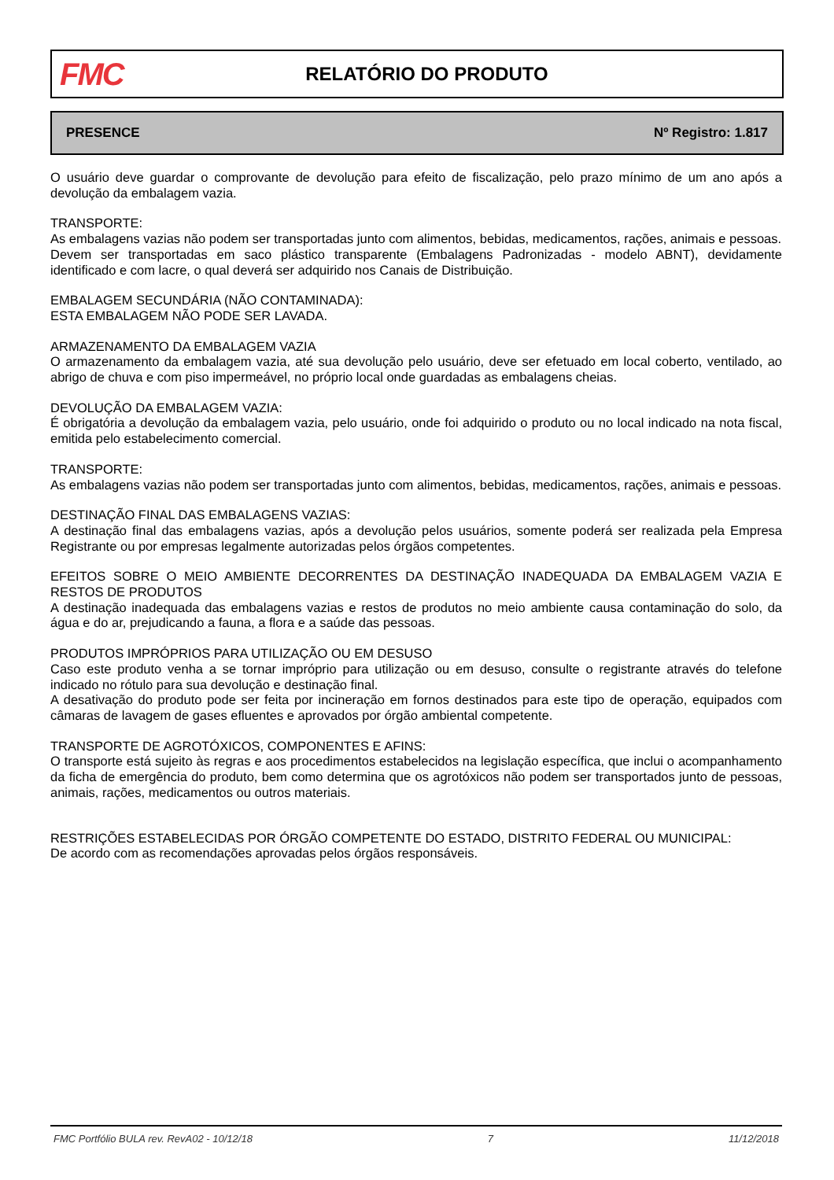FMC
RELATÓRIO DO PRODUTO
PRESENCE Nº Registro: 1.817
O usuário deve guardar o comprovante de devolução para efeito de fiscalização, pelo prazo mínimo de um ano após a devolução da embalagem vazia.
TRANSPORTE:
As embalagens vazias não podem ser transportadas junto com alimentos, bebidas, medicamentos, rações, animais e pessoas.
Devem ser transportadas em saco plástico transparente (Embalagens Padronizadas - modelo ABNT), devidamente identificado e com lacre, o qual deverá ser adquirido nos Canais de Distribuição.
EMBALAGEM SECUNDÁRIA (NÃO CONTAMINADA):
ESTA EMBALAGEM NÃO PODE SER LAVADA.
ARMAZENAMENTO DA EMBALAGEM VAZIA
O armazenamento da embalagem vazia, até sua devolução pelo usuário, deve ser efetuado em local coberto, ventilado, ao abrigo de chuva e com piso impermeável, no próprio local onde guardadas as embalagens cheias.
DEVOLUÇÃO DA EMBALAGEM VAZIA:
É obrigatória a devolução da embalagem vazia, pelo usuário, onde foi adquirido o produto ou no local indicado na nota fiscal, emitida pelo estabelecimento comercial.
TRANSPORTE:
As embalagens vazias não podem ser transportadas junto com alimentos, bebidas, medicamentos, rações, animais e pessoas.
DESTINAÇÃO FINAL DAS EMBALAGENS VAZIAS:
A destinação final das embalagens vazias, após a devolução pelos usuários, somente poderá ser realizada pela Empresa Registrante ou por empresas legalmente autorizadas pelos órgãos competentes.
EFEITOS SOBRE O MEIO AMBIENTE DECORRENTES DA DESTINAÇÃO INADEQUADA DA EMBALAGEM VAZIA E RESTOS DE PRODUTOS
A destinação inadequada das embalagens vazias e restos de produtos no meio ambiente causa contaminação do solo, da água e do ar, prejudicando a fauna, a flora e a saúde das pessoas.
PRODUTOS IMPRÓPRIOS PARA UTILIZAÇÃO OU EM DESUSO
Caso este produto venha a se tornar impróprio para utilização ou em desuso, consulte o registrante através do telefone indicado no rótulo para sua devolução e destinação final.
A desativação do produto pode ser feita por incineração em fornos destinados para este tipo de operação, equipados com câmaras de lavagem de gases efluentes e aprovados por órgão ambiental competente.
TRANSPORTE DE AGROTÓXICOS, COMPONENTES E AFINS:
O transporte está sujeito às regras e aos procedimentos estabelecidos na legislação específica, que inclui o acompanhamento da ficha de emergência do produto, bem como determina que os agrotóxicos não podem ser transportados junto de pessoas, animais, rações, medicamentos ou outros materiais.
RESTRIÇÕES ESTABELECIDAS POR ÓRGÃO COMPETENTE DO ESTADO, DISTRITO FEDERAL OU MUNICIPAL:
De acordo com as recomendações aprovadas pelos órgãos responsáveis.
FMC Portfólio BULA rev. RevA02 - 10/12/18 7 11/12/2018